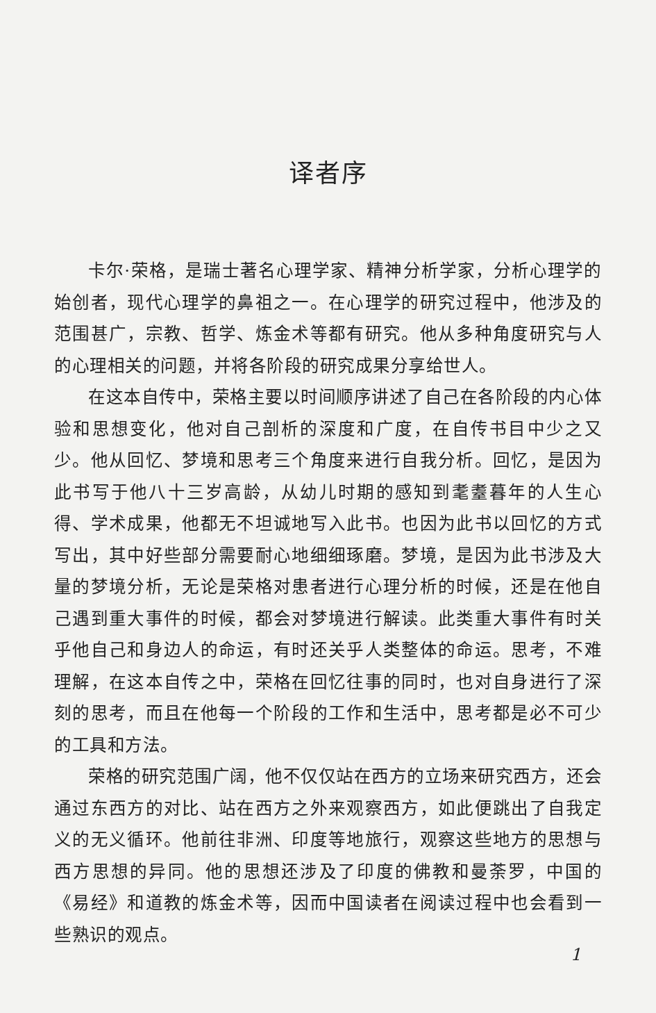译者序
卡尔·荣格，是瑞士著名心理学家、精神分析学家，分析心理学的始创者，现代心理学的鼻祖之一。在心理学的研究过程中，他涉及的范围甚广，宗教、哲学、炼金术等都有研究。他从多种角度研究与人的心理相关的问题，并将各阶段的研究成果分享给世人。
在这本自传中，荣格主要以时间顺序讲述了自己在各阶段的内心体验和思想变化，他对自己剖析的深度和广度，在自传书目中少之又少。他从回忆、梦境和思考三个角度来进行自我分析。回忆，是因为此书写于他八十三岁高龄，从幼儿时期的感知到耄耋暮年的人生心得、学术成果，他都无不坦诚地写入此书。也因为此书以回忆的方式写出，其中好些部分需要耐心地细细琢磨。梦境，是因为此书涉及大量的梦境分析，无论是荣格对患者进行心理分析的时候，还是在他自己遇到重大事件的时候，都会对梦境进行解读。此类重大事件有时关乎他自己和身边人的命运，有时还关乎人类整体的命运。思考，不难理解，在这本自传之中，荣格在回忆往事的同时，也对自身进行了深刻的思考，而且在他每一个阶段的工作和生活中，思考都是必不可少的工具和方法。
荣格的研究范围广阔，他不仅仅站在西方的立场来研究西方，还会通过东西方的对比、站在西方之外来观察西方，如此便跳出了自我定义的无义循环。他前往非洲、印度等地旅行，观察这些地方的思想与西方思想的异同。他的思想还涉及了印度的佛教和曼荼罗，中国的《易经》和道教的炼金术等，因而中国读者在阅读过程中也会看到一些熟识的观点。
1